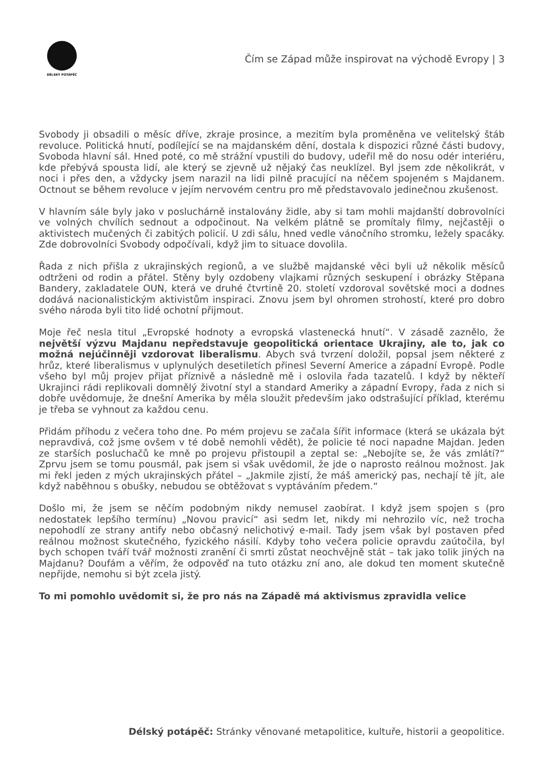DÉLSKÝ POTÁPĚČ
Čím se Západ může inspirovat na východě Evropy | 3
Svobody ji obsadili o měsíc dříve, zkraje prosince, a mezitím byla proměněna ve velitelský štáb revoluce. Politická hnutí, podílející se na majdanském dění, dostala k dispozici různé části budovy, Svoboda hlavní sál. Hned poté, co mě strážní vpustili do budovy, udeřil mě do nosu odér interiéru, kde přebývá spousta lidí, ale který se zjevně už nějaký čas neuklízel. Byl jsem zde několikrát, v noci i přes den, a vždycky jsem narazil na lidi pilně pracující na něčem spojeném s Majdanem. Octnout se během revoluce v jejím nervovém centru pro mě představovalo jedinečnou zkušenost.
V hlavním sále byly jako v posluchárně instalovány židle, aby si tam mohli majdanští dobrovolníci ve volných chvílích sednout a odpočinout. Na velkém plátně se promítaly filmy, nejčastěji o aktivistech mučených či zabitých policií. U zdi sálu, hned vedle vánočního stromku, ležely spacáky. Zde dobrovolníci Svobody odpočívali, když jim to situace dovolila.
Řada z nich přišla z ukrajinských regionů, a ve službě majdanské věci byli už několik měsíců odtrženi od rodin a přátel. Stěny byly ozdobeny vlajkami různých seskupení i obrázky Stěpana Bandery, zakladatele OUN, která ve druhé čtvrtině 20. století vzdoroval sovětské moci a dodnes dodává nacionalistickým aktivistům inspiraci. Znovu jsem byl ohromen strohostí, které pro dobro svého národa byli tito lidé ochotní přijmout.
Moje řeč nesla titul „Evropské hodnoty a evropská vlastenecká hnutí“. V zásadě zaznělo, že největší výzvu Majdanu nepředstavuje geopolitická orientace Ukrajiny, ale to, jak co možná nejúčinněji vzdorovat liberalismu. Abych svá tvrzení doložil, popsal jsem některé z hrůz, které liberalismus v uplynulých desetiletích přinesl Severní Americe a západní Evropě. Podle všeho byl můj projev přijat příznivě a následně mě i oslovila řada tazatelů. I když by někteří Ukrajinci rádi replikovali domnělý životní styl a standard Ameriky a západní Evropy, řada z nich si dobře uvědomuje, že dnešní Amerika by měla sloužit především jako odstrašující příklad, kterému je třeba se vyhnout za každou cenu.
Přidám příhodu z večera toho dne. Po mém projevu se začala šířit informace (která se ukázala být nepravdivá, což jsme ovšem v té době nemohli vědět), že policie té noci napadne Majdan. Jeden ze starších posluchačů ke mně po projevu přistoupil a zeptal se: „Nebojíte se, že vás zmlátí?“ Zprvu jsem se tomu pousmál, pak jsem si však uvědomil, že jde o naprosto reálnou možnost. Jak mi řekl jeden z mých ukrajinských přátel – „Jakmile zjistí, že máš americký pas, nechají tě jít, ale když naběhnou s obušky, nebudou se obtěžovat s vyptáváním předem.“
Došlo mi, že jsem se něčím podobným nikdy nemusel zaobírat. I když jsem spojen s (pro nedostatek lepšího termínu) „Novou pravicí“ asi sedm let, nikdy mi nehrozilo víc, než trocha nepohodlí ze strany antify nebo občasný nelichotivý e-mail. Tady jsem však byl postaven před reálnou možnost skutečného, fyzického násilí. Kdyby toho večera policie opravdu zaútočila, byl bych schopen tváří tvář možnosti zranění či smrti zůstat neochvějně stát – tak jako tolik jiných na Majdanu? Doufám a věřím, že odpověď na tuto otázku zní ano, ale dokud ten moment skutečně nepřijde, nemohu si být zcela jistý.
To mi pomohlo uvědomit si, že pro nás na Západě má aktivismus zpravidla velice
Délský potápěč: Stránky věnované metapolitice, kultuře, historii a geopolitice.